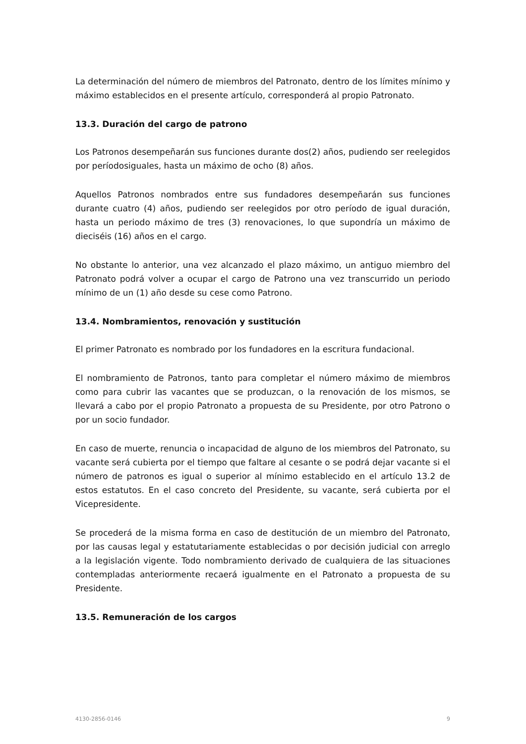La determinación del número de miembros del Patronato, dentro de los límites mínimo y máximo establecidos en el presente artículo, corresponderá al propio Patronato.
13.3. Duración del cargo de patrono
Los Patronos desempeñarán sus funciones durante dos(2) años, pudiendo ser reelegidos por períodosiguales, hasta un máximo de ocho (8) años.
Aquellos Patronos nombrados entre sus fundadores desempeñarán sus funciones durante cuatro (4) años, pudiendo ser reelegidos por otro período de igual duración, hasta un periodo máximo de tres (3) renovaciones, lo que supondría un máximo de dieciséis (16) años en el cargo.
No obstante lo anterior, una vez alcanzado el plazo máximo, un antiguo miembro del Patronato podrá volver a ocupar el cargo de Patrono una vez transcurrido un periodo mínimo de un (1) año desde su cese como Patrono.
13.4. Nombramientos, renovación y sustitución
El primer Patronato es nombrado por los fundadores en la escritura fundacional.
El nombramiento de Patronos, tanto para completar el número máximo de miembros como para cubrir las vacantes que se produzcan, o la renovación de los mismos, se llevará a cabo por el propio Patronato a propuesta de su Presidente, por otro Patrono o por un socio fundador.
En caso de muerte, renuncia o incapacidad de alguno de los miembros del Patronato, su vacante será cubierta por el tiempo que faltare al cesante o se podrá dejar vacante si el número de patronos es igual o superior al mínimo establecido en el artículo 13.2 de estos estatutos. En el caso concreto del Presidente, su vacante, será cubierta por el Vicepresidente.
Se procederá de la misma forma en caso de destitución de un miembro del Patronato, por las causas legal y estatutariamente establecidas o por decisión judicial con arreglo a la legislación vigente. Todo nombramiento derivado de cualquiera de las situaciones contempladas anteriormente recaerá igualmente en el Patronato a propuesta de su Presidente.
13.5. Remuneración de los cargos
4130-2856-0146 9